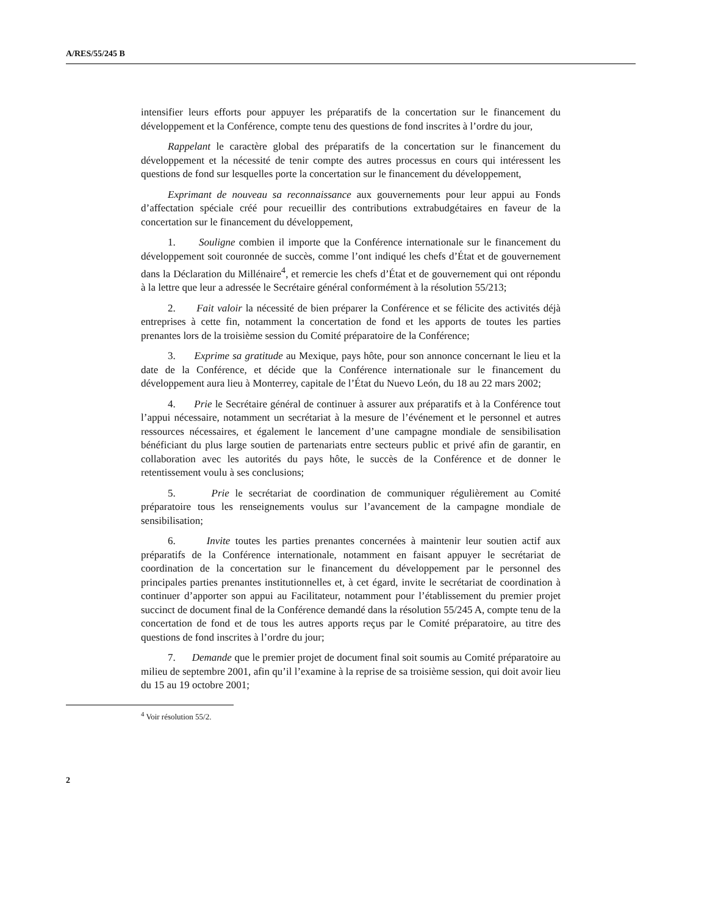A/RES/55/245 B
intensifier leurs efforts pour appuyer les préparatifs de la concertation sur le financement du développement et la Conférence, compte tenu des questions de fond inscrites à l’ordre du jour,
Rappelant le caractère global des préparatifs de la concertation sur le financement du développement et la nécessité de tenir compte des autres processus en cours qui intéressent les questions de fond sur lesquelles porte la concertation sur le financement du développement,
Exprimant de nouveau sa reconnaissance aux gouvernements pour leur appui au Fonds d’affectation spéciale créé pour recueillir des contributions extrabudgétaires en faveur de la concertation sur le financement du développement,
1. Souligne combien il importe que la Conférence internationale sur le financement du développement soit couronnée de succès, comme l’ont indiqué les chefs d’État et de gouvernement dans la Déclaration du Millénaire<sup>4</sup>, et remercie les chefs d’État et de gouvernement qui ont répondu à la lettre que leur a adressée le Secrétaire général conformément à la résolution 55/213;
2. Fait valoir la nécessité de bien préparer la Conférence et se félicite des activités déjà entreprises à cette fin, notamment la concertation de fond et les apports de toutes les parties prenantes lors de la troisième session du Comité préparatoire de la Conférence;
3. Exprime sa gratitude au Mexique, pays hôte, pour son annonce concernant le lieu et la date de la Conférence, et décide que la Conférence internationale sur le financement du développement aura lieu à Monterrey, capitale de l’État du Nuevo León, du 18 au 22 mars 2002;
4. Prie le Secrétaire général de continuer à assurer aux préparatifs et à la Conférence tout l’appui nécessaire, notamment un secrétariat à la mesure de l’événement et le personnel et autres ressources nécessaires, et également le lancement d’une campagne mondiale de sensibilisation bénéficiant du plus large soutien de partenariats entre secteurs public et privé afin de garantir, en collaboration avec les autorités du pays hôte, le succès de la Conférence et de donner le retentissement voulu à ses conclusions;
5. Prie le secrétariat de coordination de communiquer régulièrement au Comité préparatoire tous les renseignements voulus sur l’avancement de la campagne mondiale de sensibilisation;
6. Invite toutes les parties prenantes concernées à maintenir leur soutien actif aux préparatifs de la Conférence internationale, notamment en faisant appuyer le secrétariat de coordination de la concertation sur le financement du développement par le personnel des principales parties prenantes institutionnelles et, à cet égard, invite le secrétariat de coordination à continuer d’apporter son appui au Facilitateur, notamment pour l’établissement du premier projet succinct de document final de la Conférence demandé dans la résolution 55/245 A, compte tenu de la concertation de fond et de tous les autres apports reçus par le Comité préparatoire, au titre des questions de fond inscrites à l’ordre du jour;
7. Demande que le premier projet de document final soit soumis au Comité préparatoire au milieu de septembre 2001, afin qu’il l’examine à la reprise de sa troisième session, qui doit avoir lieu du 15 au 19 octobre 2001;
<sup>4</sup> Voir résolution 55/2.
2